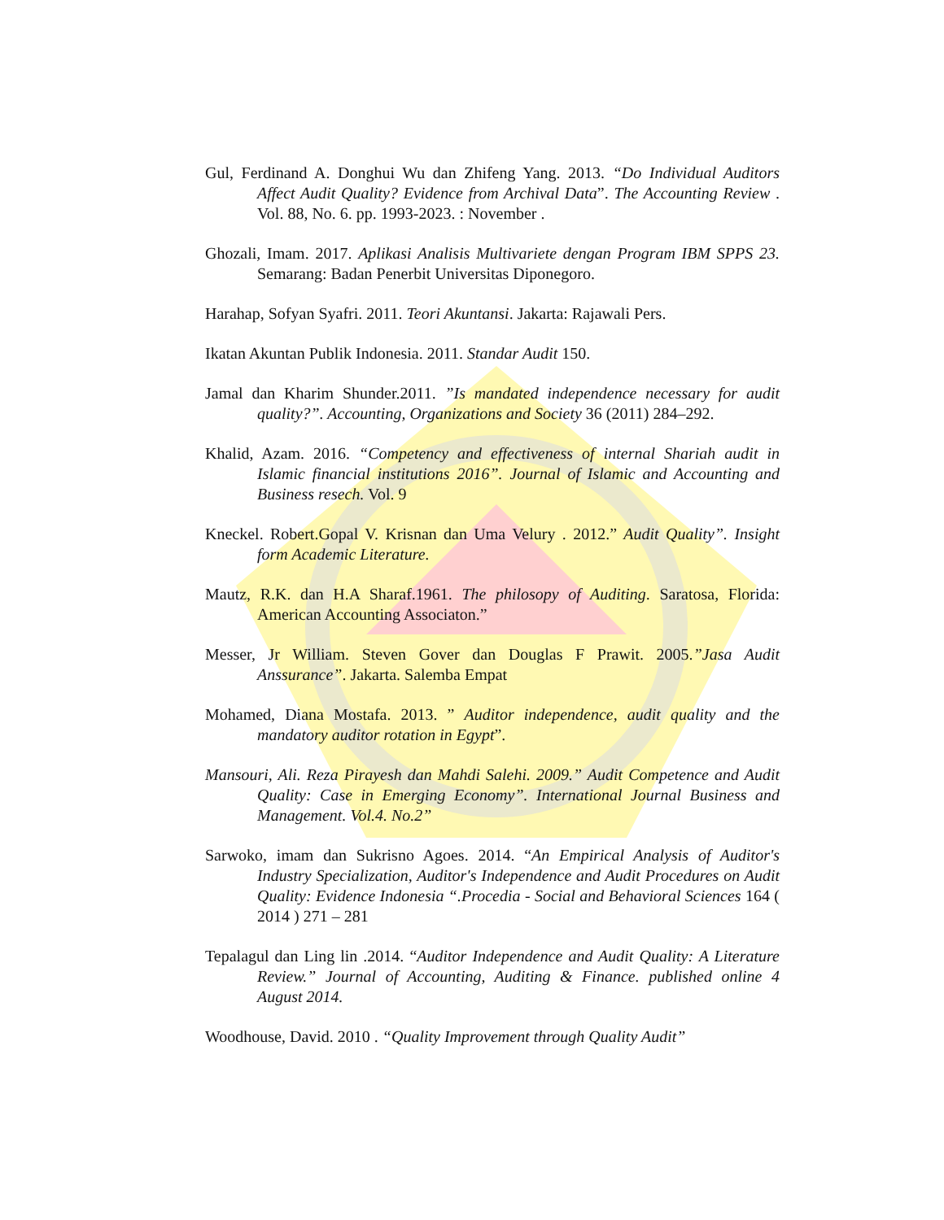Gul, Ferdinand A. Donghui Wu dan Zhifeng Yang. 2013. “Do Individual Auditors Affect Audit Quality? Evidence from Archival Data”. The Accounting Review . Vol. 88, No. 6. pp. 1993-2023. : November .
Ghozali, Imam. 2017. Aplikasi Analisis Multivariete dengan Program IBM SPPS 23. Semarang: Badan Penerbit Universitas Diponegoro.
Harahap, Sofyan Syafri. 2011. Teori Akuntansi. Jakarta: Rajawali Pers.
Ikatan Akuntan Publik Indonesia. 2011. Standar Audit 150.
Jamal dan Kharim Shunder.2011. ”Is mandated independence necessary for audit quality?”. Accounting, Organizations and Society 36 (2011) 284–292.
Khalid, Azam. 2016. “Competency and effectiveness of internal Shariah audit in Islamic financial institutions 2016”. Journal of Islamic and Accounting and Business resech. Vol. 9
Kneckel. Robert.Gopal V. Krisnan dan Uma Velury . 2012.” Audit Quality”. Insight form Academic Literature.
Mautz, R.K. dan H.A Sharaf.1961. The philosopy of Auditing. Saratosa, Florida: American Accounting Associaton.”
Messer, Jr William. Steven Gover dan Douglas F Prawit. 2005.”Jasa Audit Anssurance”. Jakarta. Salemba Empat
Mohamed, Diana Mostafa. 2013. ” Auditor independence, audit quality and the mandatory auditor rotation in Egypt”.
Mansouri, Ali. Reza Pirayesh dan Mahdi Salehi. 2009.” Audit Competence and Audit Quality: Case in Emerging Economy”. International Journal Business and Management. Vol.4. No.2”
Sarwoko, imam dan Sukrisno Agoes. 2014. “An Empirical Analysis of Auditor's Industry Specialization, Auditor's Independence and Audit Procedures on Audit Quality: Evidence Indonesia “.Procedia - Social and Behavioral Sciences 164 ( 2014 ) 271 – 281
Tepalagul dan Ling lin .2014. “Auditor Independence and Audit Quality: A Literature Review.” Journal of Accounting, Auditing & Finance. published online 4 August 2014.
Woodhouse, David. 2010 . “Quality Improvement through Quality Audit”